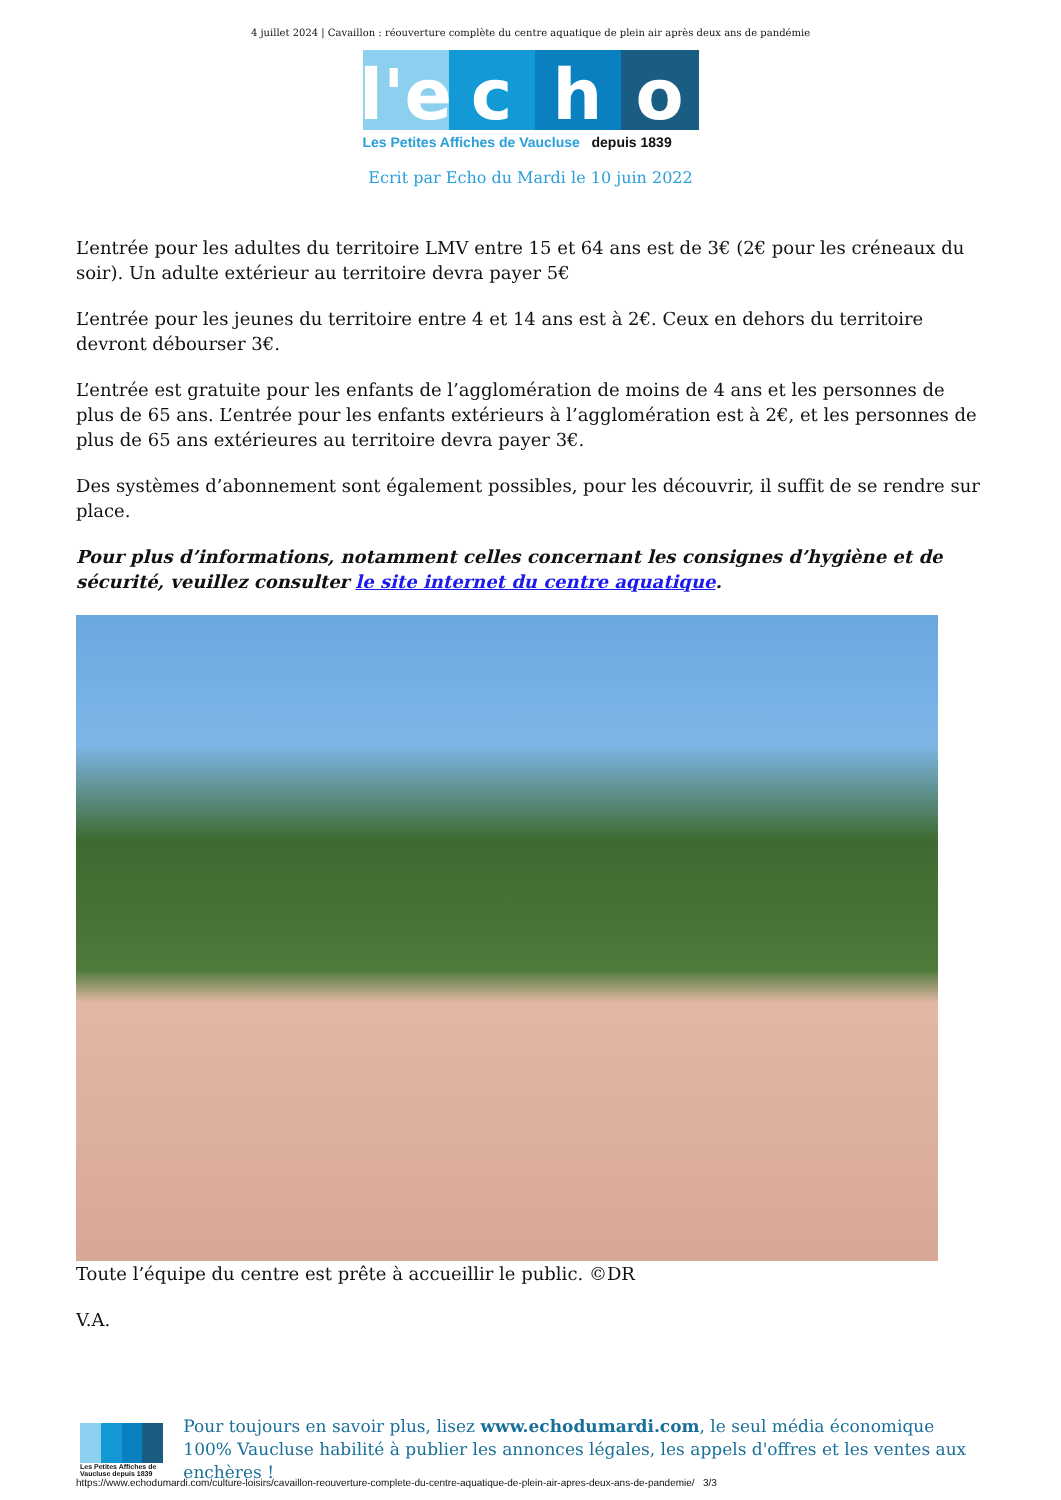4 juillet 2024 | Cavaillon : réouverture complète du centre aquatique de plein air après deux ans de pandémie
l'e
c
h
o
Les Petites Affiches de Vaucluse depuis 1839
Ecrit par Echo du Mardi le 10 juin 2022
L’entrée pour les adultes du territoire LMV entre 15 et 64 ans est de 3€ (2€ pour les créneaux du soir). Un adulte extérieur au territoire devra payer 5€
L’entrée pour les jeunes du territoire entre 4 et 14 ans est à 2€. Ceux en dehors du territoire devront débourser 3€.
L’entrée est gratuite pour les enfants de l’agglomération de moins de 4 ans et les personnes de plus de 65 ans. L’entrée pour les enfants extérieurs à l’agglomération est à 2€, et les personnes de plus de 65 ans extérieures au territoire devra payer 3€.
Des systèmes d’abonnement sont également possibles, pour les découvrir, il suffit de se rendre sur place.
Pour plus d’informations, notamment celles concernant les consignes d’hygiène et de sécurité, veuillez consulter le site internet du centre aquatique.
Toute l’équipe du centre est prête à accueillir le public. ©DR
V.A.
Les Petites Affiches de Vaucluse depuis 1839
Pour toujours en savoir plus, lisez www.echodumardi.com, le seul média économique 100% Vaucluse habilité à publier les annonces légales, les appels d'offres et les ventes aux enchères !
https://www.echodumardi.com/culture-loisirs/cavaillon-reouverture-complete-du-centre-aquatique-de-plein-air-apres-deux-ans-de-pandemie/ 3/3